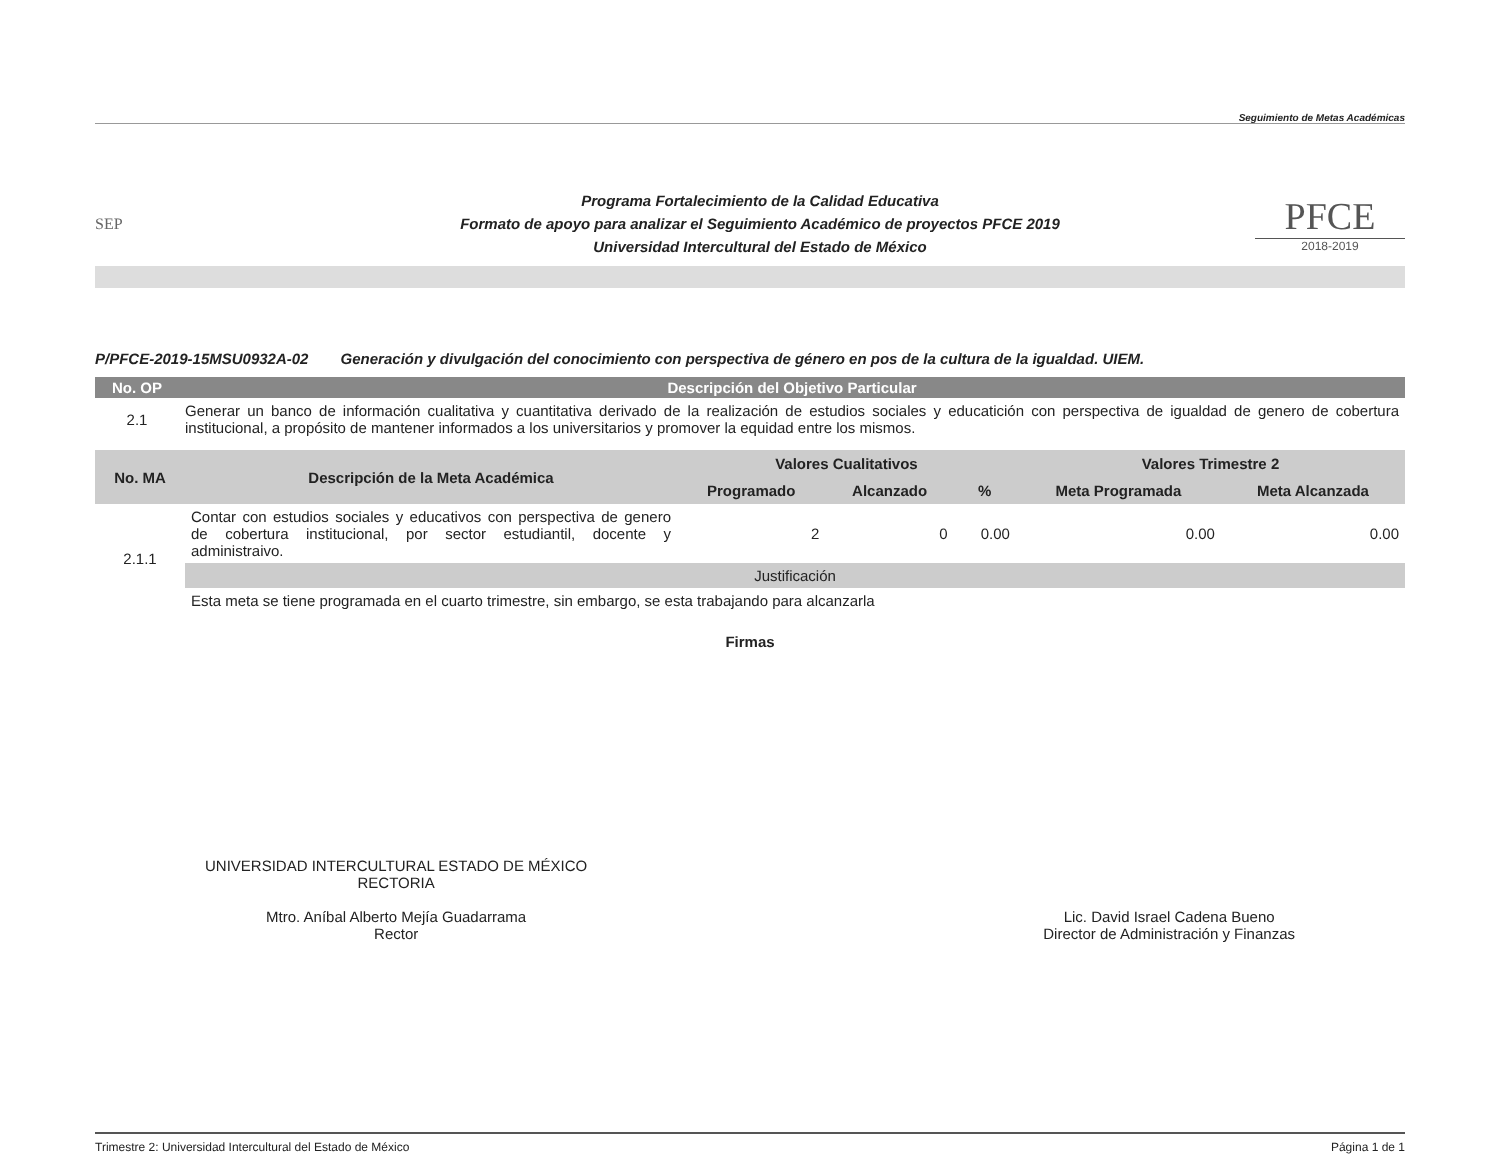Seguimiento de Metas Académicas
SEP
Programa Fortalecimiento de la Calidad Educativa
Formato de apoyo para analizar el Seguimiento Académico de proyectos PFCE 2019
Universidad Intercultural del Estado de México
PFCE
2018-2019
P/PFCE-2019-15MSU0932A-02 Generación y divulgación del conocimiento con perspectiva de género en pos de la cultura de la igualdad. UIEM.
| No. OP | Descripción del Objetivo Particular |
| --- | --- |
| 2.1 | Generar un banco de información cualitativa y cuantitativa derivado de la realización de estudios sociales y educatición con perspectiva de igualdad de genero de cobertura institucional, a propósito de mantener informados a los universitarios y promover la equidad entre los mismos. |
| No. MA | Descripción de la Meta Académica | Valores Cualitativos | | | Valores Trimestre 2 | |
| --- | --- | --- | --- | --- | --- | --- |
| | | Programado | Alcanzado | % | Meta Programada | Meta Alcanzada |
| 2.1.1 | Contar con estudios sociales y educativos con perspectiva de genero de cobertura institucional, por sector estudiantil, docente y administraivo. | 2 | 0 | 0.00 | 0.00 | 0.00 |
| | Justificación | | | | | |
| | Esta meta se tiene programada en el cuarto trimestre, sin embargo, se esta trabajando para alcanzarla | | | | | |
Firmas
UNIVERSIDAD INTERCULTURAL ESTADO DE MÉXICO
RECTORIA
Mtro. Aníbal Alberto Mejía Guadarrama
Rector
Lic. David Israel Cadena Bueno
Director de Administración y Finanzas
Trimestre 2: Universidad Intercultural del Estado de México Página 1 de 1